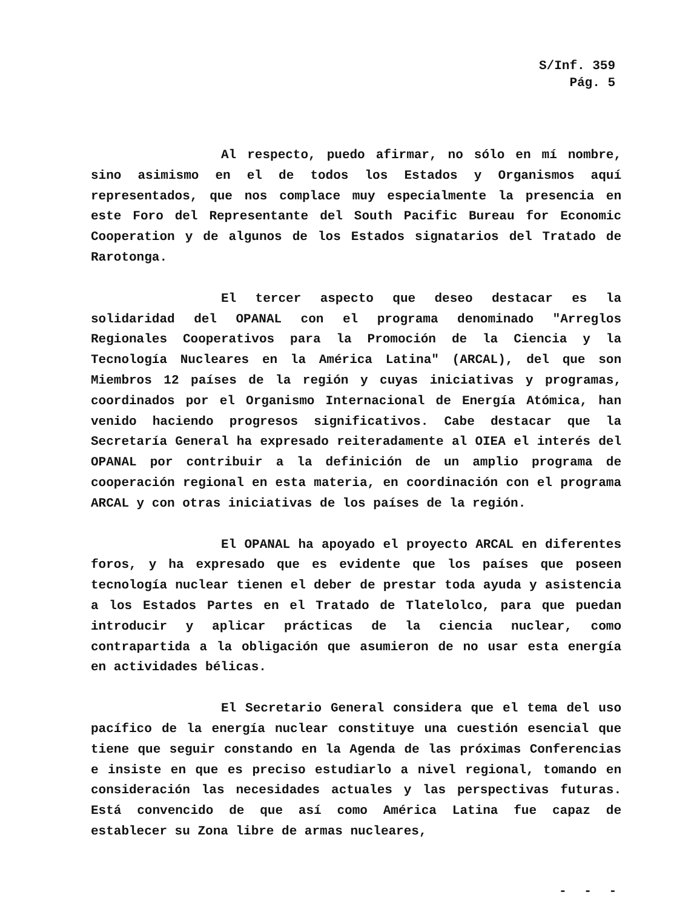S/Inf. 359
Pág. 5
Al respecto, puedo afirmar, no sólo en mí nombre, sino asimismo en el de todos los Estados y Organismos aquí representados, que nos complace muy especialmente la presencia en este Foro del Representante del South Pacific Bureau for Economic Cooperation y de algunos de los Estados signatarios del Tratado de Rarotonga.
El tercer aspecto que deseo destacar es la solidaridad del OPANAL con el programa denominado "Arreglos Regionales Cooperativos para la Promoción de la Ciencia y la Tecnología Nucleares en la América Latina" (ARCAL), del que son Miembros 12 países de la región y cuyas iniciativas y programas, coordinados por el Organismo Internacional de Energía Atómica, han venido haciendo progresos significativos. Cabe destacar que la Secretaría General ha expresado reiteradamente al OIEA el interés del OPANAL por contribuir a la definición de un amplio programa de cooperación regional en esta materia, en coordinación con el programa ARCAL y con otras iniciativas de los países de la región.
El OPANAL ha apoyado el proyecto ARCAL en diferentes foros, y ha expresado que es evidente que los países que poseen tecnología nuclear tienen el deber de prestar toda ayuda y asistencia a los Estados Partes en el Tratado de Tlatelolco, para que puedan introducir y aplicar prácticas de la ciencia nuclear, como contrapartida a la obligación que asumieron de no usar esta energía en actividades bélicas.
El Secretario General considera que el tema del uso pacífico de la energía nuclear constituye una cuestión esencial que tiene que seguir constando en la Agenda de las próximas Conferencias e insiste en que es preciso estudiarlo a nivel regional, tomando en consideración las necesidades actuales y las perspectivas futuras. Está convencido de que así como América Latina fue capaz de establecer su Zona libre de armas nucleares,
- - -